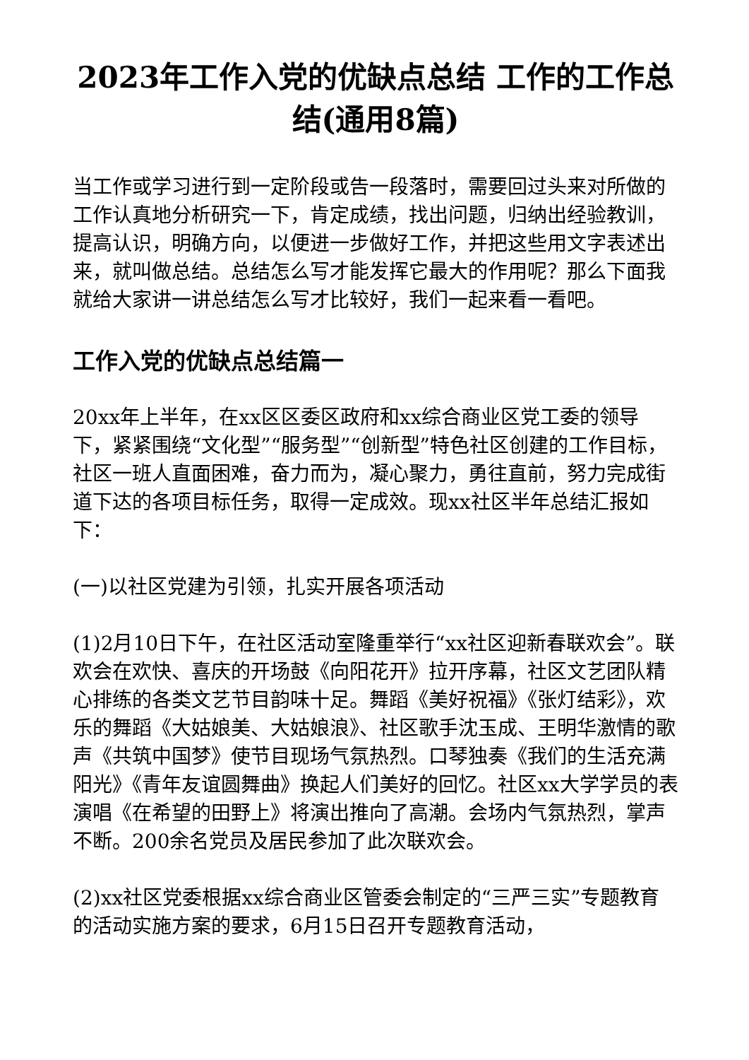2023年工作入党的优缺点总结 工作的工作总结(通用8篇)
当工作或学习进行到一定阶段或告一段落时，需要回过头来对所做的工作认真地分析研究一下，肯定成绩，找出问题，归纳出经验教训，提高认识，明确方向，以便进一步做好工作，并把这些用文字表述出来，就叫做总结。总结怎么写才能发挥它最大的作用呢？那么下面我就给大家讲一讲总结怎么写才比较好，我们一起来看一看吧。
工作入党的优缺点总结篇一
20xx年上半年，在xx区区委区政府和xx综合商业区党工委的领导下，紧紧围绕“文化型”“服务型”“创新型”特色社区创建的工作目标，社区一班人直面困难，奋力而为，凝心聚力，勇往直前，努力完成街道下达的各项目标任务，取得一定成效。现xx社区半年总结汇报如下：
(一)以社区党建为引领，扎实开展各项活动
(1)2月10日下午，在社区活动室隆重举行“xx社区迎新春联欢会”。联欢会在欢快、喜庆的开场鼓《向阳花开》拉开序幕，社区文艺团队精心排练的各类文艺节目韵味十足。舞蹈《美好祝福》《张灯结彩》，欢乐的舞蹈《大姑娘美、大姑娘浪》、社区歌手沈玉成、王明华激情的歌声《共筑中国梦》使节目现场气氛热烈。口琴独奏《我们的生活充满阳光》《青年友谊圆舞曲》换起人们美好的回忆。社区xx大学学员的表演唱《在希望的田野上》将演出推向了高潮。会场内气氛热烈，掌声不断。200余名党员及居民参加了此次联欢会。
(2)xx社区党委根据xx综合商业区管委会制定的“三严三实”专题教育的活动实施方案的要求，6月15日召开专题教育活动，